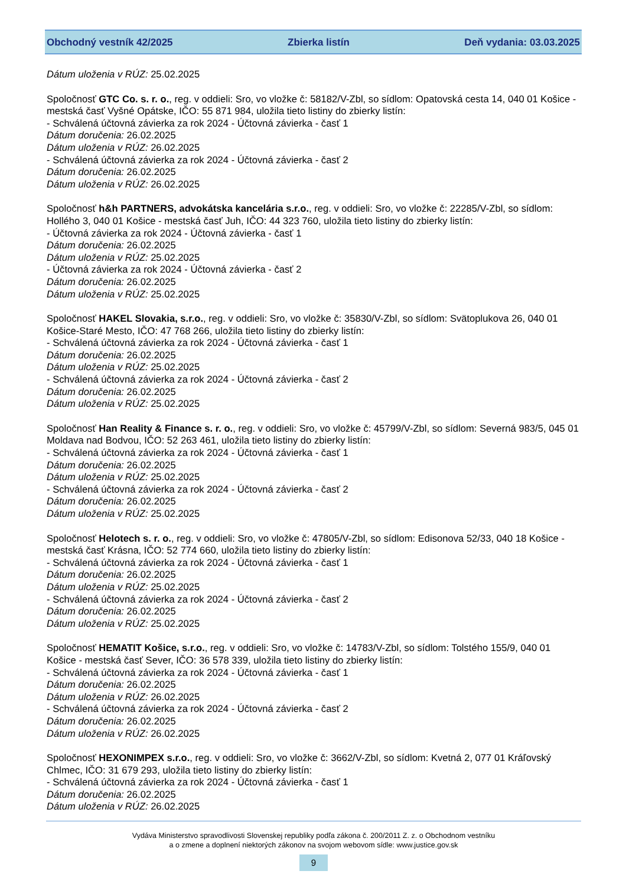Obchodný vestník 42/2025 Zbierka listín Deň vydania: 03.03.2025
Dátum uloženia v RÚZ: 25.02.2025
Spoločnosť GTC Co. s. r. o., reg. v oddieli: Sro, vo vložke č: 58182/V-Zbl, so sídlom: Opatovská cesta 14, 040 01 Košice - mestská časť Vyšné Opátske, IČO: 55 871 984, uložila tieto listiny do zbierky listín:
- Schválená účtovná závierka za rok 2024 - Účtovná závierka - časť 1
Dátum doručenia: 26.02.2025
Dátum uloženia v RÚZ: 26.02.2025
- Schválená účtovná závierka za rok 2024 - Účtovná závierka - časť 2
Dátum doručenia: 26.02.2025
Dátum uloženia v RÚZ: 26.02.2025
Spoločnosť h&h PARTNERS, advokátska kancelária s.r.o., reg. v oddieli: Sro, vo vložke č: 22285/V-Zbl, so sídlom: Hollého 3, 040 01 Košice - mestská časť Juh, IČO: 44 323 760, uložila tieto listiny do zbierky listín:
- Účtovná závierka za rok 2024 - Účtovná závierka - časť 1
Dátum doručenia: 26.02.2025
Dátum uloženia v RÚZ: 25.02.2025
- Účtovná závierka za rok 2024 - Účtovná závierka - časť 2
Dátum doručenia: 26.02.2025
Dátum uloženia v RÚZ: 25.02.2025
Spoločnosť HAKEL Slovakia, s.r.o., reg. v oddieli: Sro, vo vložke č: 35830/V-Zbl, so sídlom: Svätoplukova 26, 040 01 Košice-Staré Mesto, IČO: 47 768 266, uložila tieto listiny do zbierky listín:
- Schválená účtovná závierka za rok 2024 - Účtovná závierka - časť 1
Dátum doručenia: 26.02.2025
Dátum uloženia v RÚZ: 25.02.2025
- Schválená účtovná závierka za rok 2024 - Účtovná závierka - časť 2
Dátum doručenia: 26.02.2025
Dátum uloženia v RÚZ: 25.02.2025
Spoločnosť Han Reality & Finance s. r. o., reg. v oddieli: Sro, vo vložke č: 45799/V-Zbl, so sídlom: Severná 983/5, 045 01 Moldava nad Bodvou, IČO: 52 263 461, uložila tieto listiny do zbierky listín:
- Schválená účtovná závierka za rok 2024 - Účtovná závierka - časť 1
Dátum doručenia: 26.02.2025
Dátum uloženia v RÚZ: 25.02.2025
- Schválená účtovná závierka za rok 2024 - Účtovná závierka - časť 2
Dátum doručenia: 26.02.2025
Dátum uloženia v RÚZ: 25.02.2025
Spoločnosť Helotech s. r. o., reg. v oddieli: Sro, vo vložke č: 47805/V-Zbl, so sídlom: Edisonova 52/33, 040 18 Košice - mestská časť Krásna, IČO: 52 774 660, uložila tieto listiny do zbierky listín:
- Schválená účtovná závierka za rok 2024 - Účtovná závierka - časť 1
Dátum doručenia: 26.02.2025
Dátum uloženia v RÚZ: 25.02.2025
- Schválená účtovná závierka za rok 2024 - Účtovná závierka - časť 2
Dátum doručenia: 26.02.2025
Dátum uloženia v RÚZ: 25.02.2025
Spoločnosť HEMATIT Košice, s.r.o., reg. v oddieli: Sro, vo vložke č: 14783/V-Zbl, so sídlom: Tolstého 155/9, 040 01 Košice - mestská časť Sever, IČO: 36 578 339, uložila tieto listiny do zbierky listín:
- Schválená účtovná závierka za rok 2024 - Účtovná závierka - časť 1
Dátum doručenia: 26.02.2025
Dátum uloženia v RÚZ: 26.02.2025
- Schválená účtovná závierka za rok 2024 - Účtovná závierka - časť 2
Dátum doručenia: 26.02.2025
Dátum uloženia v RÚZ: 26.02.2025
Spoločnosť HEXONIMPEX s.r.o., reg. v oddieli: Sro, vo vložke č: 3662/V-Zbl, so sídlom: Kvetná 2, 077 01 Kráľovský Chlmec, IČO: 31 679 293, uložila tieto listiny do zbierky listín:
- Schválená účtovná závierka za rok 2024 - Účtovná závierka - časť 1
Dátum doručenia: 26.02.2025
Dátum uloženia v RÚZ: 26.02.2025
Vydáva Ministerstvo spravodlivosti Slovenskej republiky podľa zákona č. 200/2011 Z. z. o Obchodnom vestníku
a o zmene a doplnení niektorých zákonov na svojom webovom sídle: www.justice.gov.sk
9